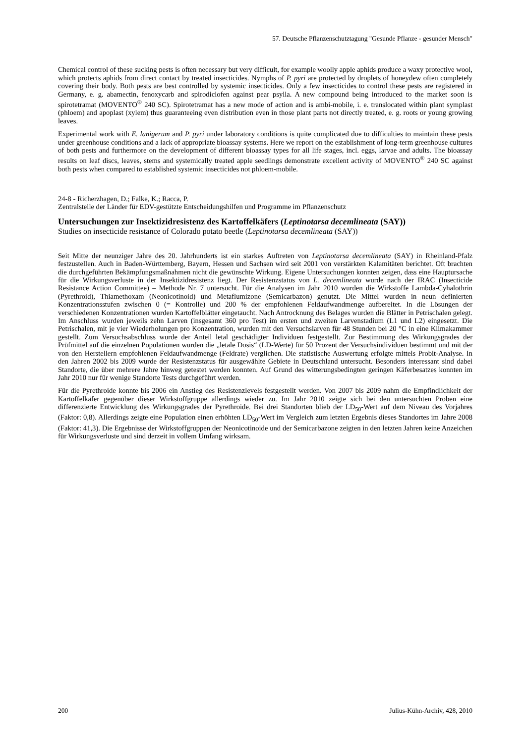57. Deutsche Pflanzenschutztagung "Gesunde Pflanze - gesunder Mensch"
Chemical control of these sucking pests is often necessary but very difficult, for example woolly apple aphids produce a waxy protective wool, which protects aphids from direct contact by treated insecticides. Nymphs of P. pyri are protected by droplets of honeydew often completely covering their body. Both pests are best controlled by systemic insecticides. Only a few insecticides to control these pests are registered in Germany, e. g. abamectin, fenoxycarb and spirodiclofen against pear psylla. A new compound being introduced to the market soon is spirotetramat (MOVENTO<sup>®</sup> 240 SC). Spirotetramat has a new mode of action and is ambi-mobile, i. e. translocated within plant symplast (phloem) and apoplast (xylem) thus guaranteeing even distribution even in those plant parts not directly treated, e. g. roots or young growing leaves.
Experimental work with E. lanigerum and P. pyri under laboratory conditions is quite complicated due to difficulties to maintain these pests under greenhouse conditions and a lack of appropriate bioassay systems. Here we report on the establishment of long-term greenhouse cultures of both pests and furthermore on the development of different bioassay types for all life stages, incl. eggs, larvae and adults. The bioassay results on leaf discs, leaves, stems and systemically treated apple seedlings demonstrate excellent activity of MOVENTO<sup>®</sup> 240 SC against both pests when compared to established systemic insecticides not phloem-mobile.
24-8 - Richerzhagen, D.; Falke, K.; Racca, P.
Zentralstelle der Länder für EDV-gestützte Entscheidungshilfen und Programme im Pflanzenschutz
Untersuchungen zur Insektizidresistenz des Kartoffelkäfers (Leptinotarsa decemlineata (SAY))
Studies on insecticide resistance of Colorado potato beetle (Leptinotarsa decemlineata (SAY))
Seit Mitte der neunziger Jahre des 20. Jahrhunderts ist ein starkes Auftreten von Leptinotarsa decemlineata (SAY) in Rheinland-Pfalz festzustellen. Auch in Baden-Württemberg, Bayern, Hessen und Sachsen wird seit 2001 von verstärkten Kalamitäten berichtet. Oft brachten die durchgeführten Bekämpfungsmaßnahmen nicht die gewünschte Wirkung. Eigene Untersuchungen konnten zeigen, dass eine Hauptursache für die Wirkungsverluste in der Insektizidresistenz liegt. Der Resistenzstatus von L. decemlineata wurde nach der IRAC (Insecticide Resistance Action Committee) – Methode Nr. 7 untersucht. Für die Analysen im Jahr 2010 wurden die Wirkstoffe Lambda-Cyhalothrin (Pyrethroid), Thiamethoxam (Neonicotinoid) und Metaflumizone (Semicarbazon) genutzt. Die Mittel wurden in neun definierten Konzentrationsstufen zwischen 0 (= Kontrolle) und 200 % der empfohlenen Feldaufwandmenge aufbereitet. In die Lösungen der verschiedenen Konzentrationen wurden Kartoffelblätter eingetaucht. Nach Antrocknung des Belages wurden die Blätter in Petrischalen gelegt. Im Anschluss wurden jeweils zehn Larven (insgesamt 360 pro Test) im ersten und zweiten Larvenstadium (L1 und L2) eingesetzt. Die Petrischalen, mit je vier Wiederholungen pro Konzentration, wurden mit den Versuchslarven für 48 Stunden bei 20 °C in eine Klimakammer gestellt. Zum Versuchsabschluss wurde der Anteil letal geschädigter Individuen festgestellt. Zur Bestimmung des Wirkungsgrades der Prüfmittel auf die einzelnen Populationen wurden die „letale Dosis“ (LD-Werte) für 50 Prozent der Versuchsindividuen bestimmt und mit der von den Herstellern empfohlenen Feldaufwandmenge (Feldrate) verglichen. Die statistische Auswertung erfolgte mittels Probit-Analyse. In den Jahren 2002 bis 2009 wurde der Resistenzstatus für ausgewählte Gebiete in Deutschland untersucht. Besonders interessant sind dabei Standorte, die über mehrere Jahre hinweg getestet werden konnten. Auf Grund des witterungsbedingten geringen Käferbesatzes konnten im Jahr 2010 nur für wenige Standorte Tests durchgeführt werden.
Für die Pyrethroide konnte bis 2006 ein Anstieg des Resistenzlevels festgestellt werden. Von 2007 bis 2009 nahm die Empfindlichkeit der Kartoffelkäfer gegenüber dieser Wirkstoffgruppe allerdings wieder zu. Im Jahr 2010 zeigte sich bei den untersuchten Proben eine differenzierte Entwicklung des Wirkungsgrades der Pyrethroide. Bei drei Standorten blieb der LD<sub>50</sub>-Wert auf dem Niveau des Vorjahres (Faktor: 0,8). Allerdings zeigte eine Population einen erhöhten LD<sub>50</sub>-Wert im Vergleich zum letzten Ergebnis dieses Standortes im Jahre 2008 (Faktor: 41,3). Die Ergebnisse der Wirkstoffgruppen der Neonicotinoide und der Semicarbazone zeigten in den letzten Jahren keine Anzeichen für Wirkungsverluste und sind derzeit in vollem Umfang wirksam.
200 Julius-Kühn-Archiv, 428, 2010